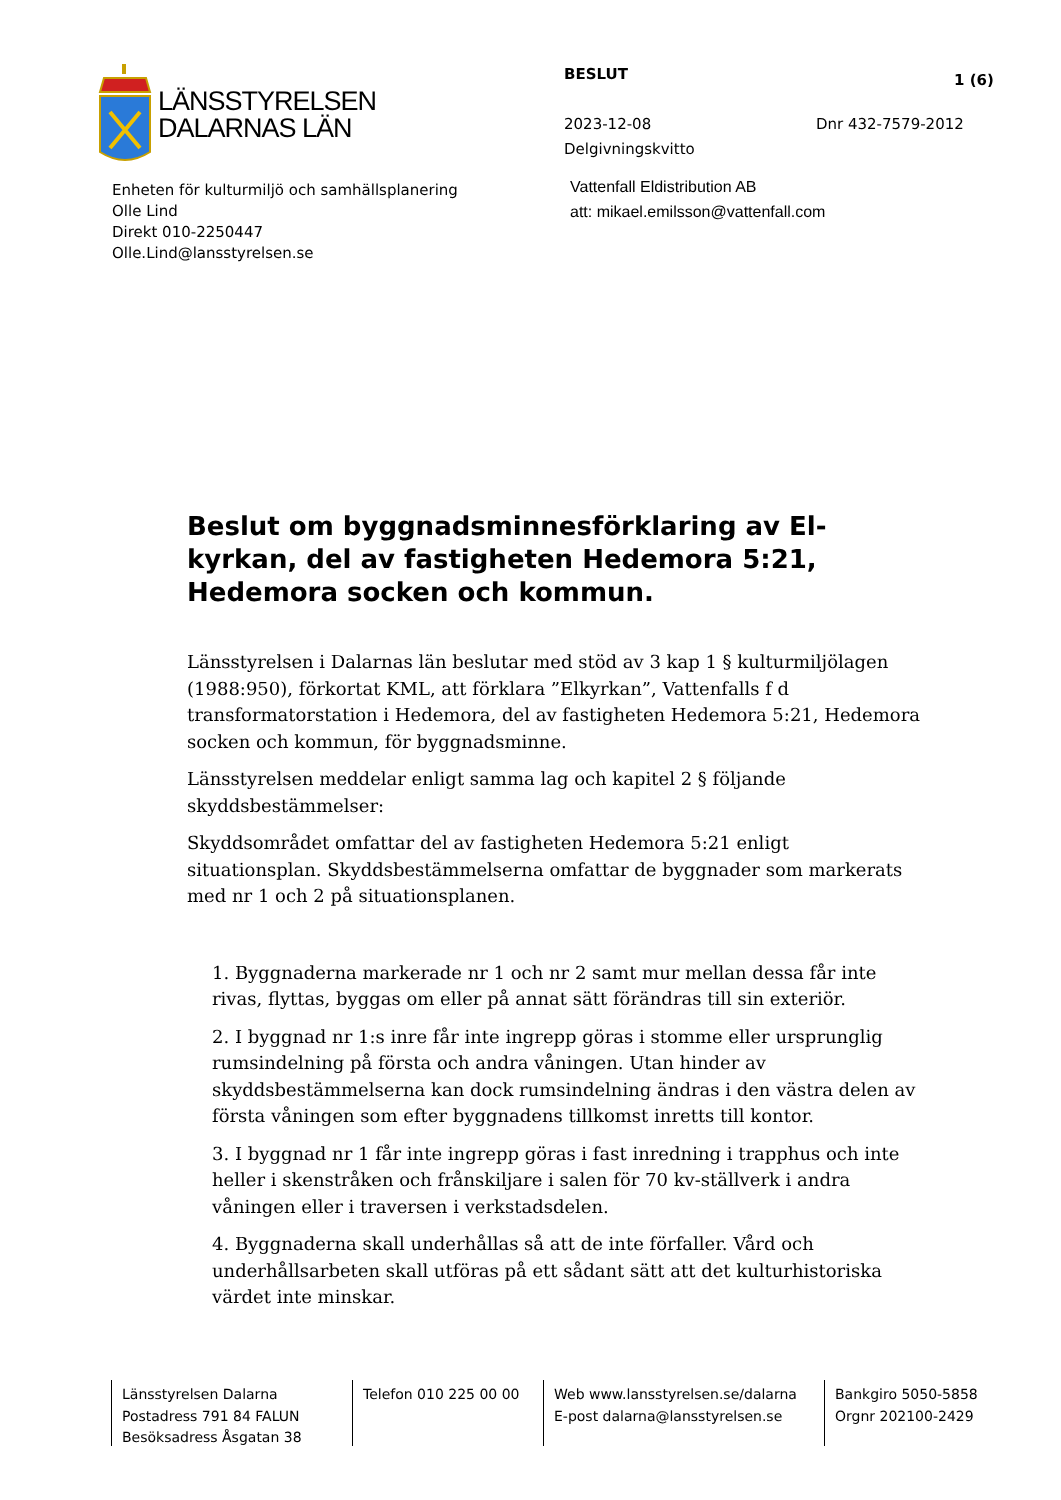LÄNSSTYRELSEN
DALARNAS LÄN
Enheten för kulturmiljö och samhällsplanering
Olle Lind
Direkt 010-2250447
Olle.Lind@lansstyrelsen.se
BESLUT 1 (6)
2023-12-08 Dnr 432-7579-2012
Delgivningskvitto
Vattenfall Eldistribution AB
att: mikael.emilsson@vattenfall.com
Beslut om byggnadsminnesförklaring av El-kyrkan, del av fastigheten Hedemora 5:21, Hedemora socken och kommun.
Länsstyrelsen i Dalarnas län beslutar med stöd av 3 kap 1 § kulturmiljölagen (1988:950), förkortat KML, att förklara ”Elkyrkan”, Vattenfalls f d transformatorstation i Hedemora, del av fastigheten Hedemora 5:21, Hedemora socken och kommun, för byggnadsminne.
Länsstyrelsen meddelar enligt samma lag och kapitel 2 § följande skyddsbestämmelser:
Skyddsområdet omfattar del av fastigheten Hedemora 5:21 enligt situationsplan. Skyddsbestämmelserna omfattar de byggnader som markerats med nr 1 och 2 på situationsplanen.
1. Byggnaderna markerade nr 1 och nr 2 samt mur mellan dessa får inte rivas, flyttas, byggas om eller på annat sätt förändras till sin exteriör.
2. I byggnad nr 1:s inre får inte ingrepp göras i stomme eller ursprunglig rumsindelning på första och andra våningen. Utan hinder av skyddsbestämmelserna kan dock rumsindelning ändras i den västra delen av första våningen som efter byggnadens tillkomst inretts till kontor.
3. I byggnad nr 1 får inte ingrepp göras i fast inredning i trapphus och inte heller i skenstråken och frånskiljare i salen för 70 kv-ställverk i andra våningen eller i traversen i verkstadsdelen.
4. Byggnaderna skall underhållas så att de inte förfaller. Vård och underhållsarbeten skall utföras på ett sådant sätt att det kulturhistoriska värdet inte minskar.
Länsstyrelsen Dalarna
Postadress 791 84 FALUN
Besöksadress Åsgatan 38
Telefon 010 225 00 00
Web www.lansstyrelsen.se/dalarna
E-post dalarna@lansstyrelsen.se
Bankgiro 5050-5858
Orgnr 202100-2429